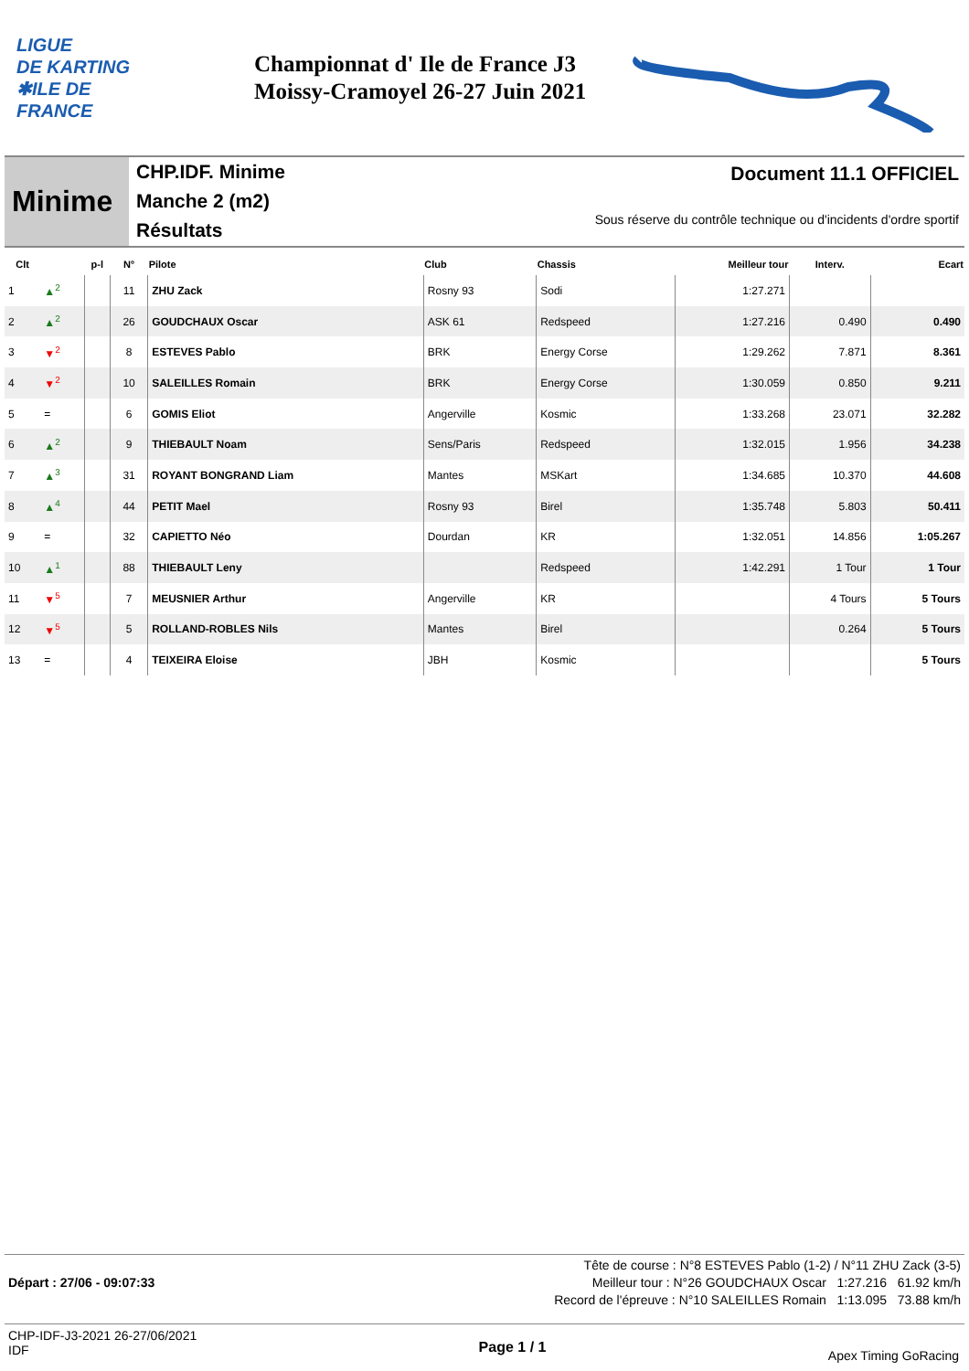LIGUE
DE KARTING
✱ILE DE
FRANCE
Championnat d' Ile de France J3
Moissy-Cramoyel 26-27 Juin 2021
Minime
CHP.IDF. Minime
Manche 2 (m2)
Résultats
Document 11.1 OFFICIEL
Sous réserve du contrôle technique ou d'incidents d'ordre sportif
| Clt | | p-l | N° | Pilote | Club | Chassis | Meilleur tour | Interv. | Ecart |
| --- | --- | --- | --- | --- | --- | --- | --- | --- | --- |
| 1 | ▲<sup>2</sup> | | 11 | ZHU Zack | Rosny 93 | Sodi | 1:27.271 | | |
| 2 | ▲<sup>2</sup> | | 26 | GOUDCHAUX Oscar | ASK 61 | Redspeed | 1:27.216 | 0.490 | 0.490 |
| 3 | ▼<sup>2</sup> | | 8 | ESTEVES Pablo | BRK | Energy Corse | 1:29.262 | 7.871 | 8.361 |
| 4 | ▼<sup>2</sup> | | 10 | SALEILLES Romain | BRK | Energy Corse | 1:30.059 | 0.850 | 9.211 |
| 5 | = | | 6 | GOMIS Eliot | Angerville | Kosmic | 1:33.268 | 23.071 | 32.282 |
| 6 | ▲<sup>2</sup> | | 9 | THIEBAULT Noam | Sens/Paris | Redspeed | 1:32.015 | 1.956 | 34.238 |
| 7 | ▲<sup>3</sup> | | 31 | ROYANT BONGRAND Liam | Mantes | MSKart | 1:34.685 | 10.370 | 44.608 |
| 8 | ▲<sup>4</sup> | | 44 | PETIT Mael | Rosny 93 | Birel | 1:35.748 | 5.803 | 50.411 |
| 9 | = | | 32 | CAPIETTO Néo | Dourdan | KR | 1:32.051 | 14.856 | 1:05.267 |
| 10 | ▲<sup>1</sup> | | 88 | THIEBAULT Leny | | Redspeed | 1:42.291 | 1 Tour | 1 Tour |
| 11 | ▼<sup>5</sup> | | 7 | MEUSNIER Arthur | Angerville | KR | | 4 Tours | 5 Tours |
| 12 | ▼<sup>5</sup> | | 5 | ROLLAND-ROBLES Nils | Mantes | Birel | | 0.264 | 5 Tours |
| 13 | = | | 4 | TEIXEIRA Eloise | JBH | Kosmic | | | 5 Tours |
Tête de course : N°8 ESTEVES Pablo (1-2) / N°11 ZHU Zack (3-5)
Départ : 27/06 - 09:07:33 Meilleur tour : N°26 GOUDCHAUX Oscar 1:27.216 61.92 km/h
Record de l'épreuve : N°10 SALEILLES Romain 1:13.095 73.88 km/h
CHP-IDF-J3-2021 26-27/06/2021
IDF
Page 1 / 1
Apex Timing GoRacing